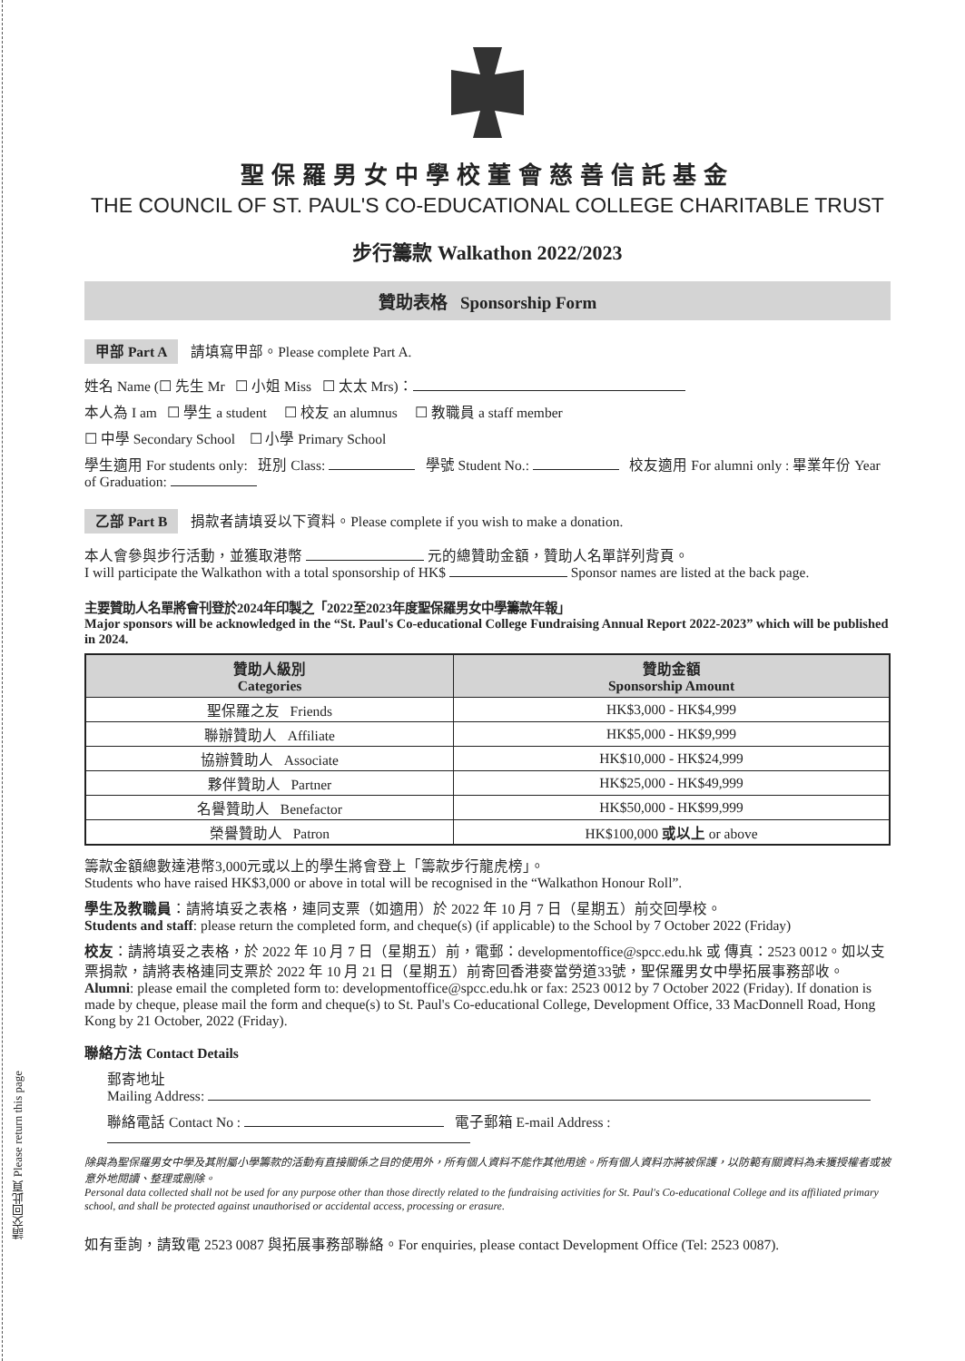請交回此頁 Please return this page
聖保羅男女中學校董會慈善信託基金
THE COUNCIL OF ST. PAUL'S CO-EDUCATIONAL COLLEGE CHARITABLE TRUST
步行籌款 Walkathon 2022/2023
贊助表格 Sponsorship Form
甲部 Part A 請填寫甲部。Please complete Part A.
姓名 Name (☐ 先生 Mr ☐ 小姐 Miss ☐ 太太 Mrs)：
本人為 I am ☐ 學生 a student ☐ 校友 an alumnus ☐ 教職員 a staff member
☐ 中學 Secondary School ☐ 小學 Primary School
學生適用 For students only: 班別 Class: 學號 Student No.: 校友適用 For alumni only : 畢業年份 Year of Graduation:
乙部 Part B 捐款者請填妥以下資料。Please complete if you wish to make a donation.
本人會參與步行活動，並獲取港幣 元的總贊助金額，贊助人名單詳列背頁。
I will participate the Walkathon with a total sponsorship of HK$ Sponsor names are listed at the back page.
主要贊助人名單將會刊登於2024年印製之「2022至2023年度聖保羅男女中學籌款年報」
Major sponsors will be acknowledged in the “St. Paul's Co-educational College Fundraising Annual Report 2022-2023” which will be published in 2024.
| 贊助人級別 Categories | 贊助金額 Sponsorship Amount |
| --- | --- |
| 聖保羅之友 Friends | HK$3,000 - HK$4,999 |
| 聯辦贊助人 Affiliate | HK$5,000 - HK$9,999 |
| 協辦贊助人 Associate | HK$10,000 - HK$24,999 |
| 夥伴贊助人 Partner | HK$25,000 - HK$49,999 |
| 名譽贊助人 Benefactor | HK$50,000 - HK$99,999 |
| 榮譽贊助人 Patron | HK$100,000 或以上 or above |
籌款金額總數達港幣3,000元或以上的學生將會登上「籌款步行龍虎榜」。
Students who have raised HK$3,000 or above in total will be recognised in the “Walkathon Honour Roll”.
學生及教職員：請將填妥之表格，連同支票（如適用）於 2022 年 10 月 7 日（星期五）前交回學校。
Students and staff: please return the completed form, and cheque(s) (if applicable) to the School by 7 October 2022 (Friday)
校友：請將填妥之表格，於 2022 年 10 月 7 日（星期五）前，電郵：developmentoffice@spcc.edu.hk 或 傳真：2523 0012。如以支票捐款，請將表格連同支票於 2022 年 10 月 21 日（星期五）前寄回香港麥當勞道33號，聖保羅男女中學拓展事務部收。
Alumni: please email the completed form to: developmentoffice@spcc.edu.hk or fax: 2523 0012 by 7 October 2022 (Friday). If donation is made by cheque, please mail the form and cheque(s) to St. Paul's Co-educational College, Development Office, 33 MacDonnell Road, Hong Kong by 21 October, 2022 (Friday).
聯絡方法 Contact Details
郵寄地址
Mailing Address:
聯絡電話 Contact No : 電子郵箱 E-mail Address :
除與為聖保羅男女中學及其附屬小學籌款的活動有直接關係之目的使用外，所有個人資料不能作其他用途。所有個人資料亦將被保護，以防範有關資料為未獲授權者或被意外地閱讀、整理或刪除。
Personal data collected shall not be used for any purpose other than those directly related to the fundraising activities for St. Paul's Co-educational College and its affiliated primary school, and shall be protected against unauthorised or accidental access, processing or erasure.
如有垂詢，請致電 2523 0087 與拓展事務部聯絡。For enquiries, please contact Development Office (Tel: 2523 0087).